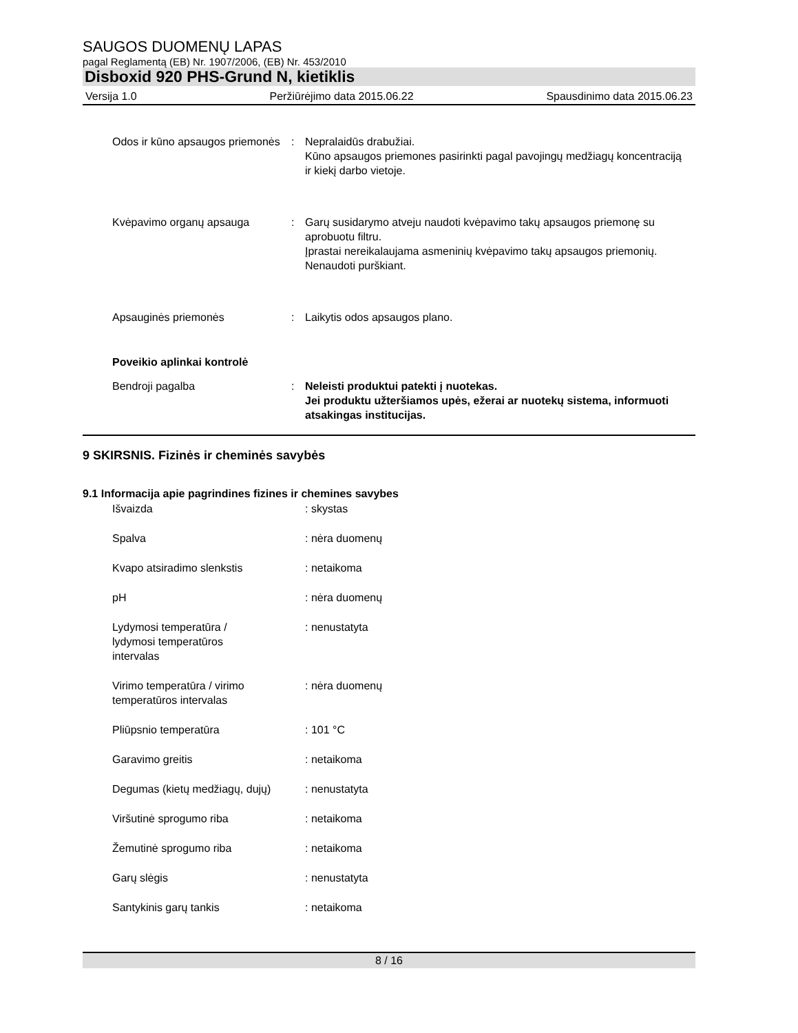SAUGOS DUOMENŲ LAPAS
pagal Reglamentą (EB) Nr. 1907/2006, (EB) Nr. 453/2010
Disboxid 920 PHS-Grund N, kietiklis
Versija 1.0 Peržiūrėjimo data 2015.06.22 Spausdinimo data 2015.06.23
Odos ir kūno apsaugos priemonės
: Nepralaidūs drabužiai.
Kūno apsaugos priemones pasirinkti pagal pavojingų medžiagų koncentraciją ir kiekį darbo vietoje.
Kvėpavimo organų apsauga : Garų susidarymo atveju naudoti kvėpavimo takų apsaugos priemonę su aprobuotu filtru.
Įprastai nereikalaujama asmeninių kvėpavimo takų apsaugos priemonių.
Nenaudoti purškiant.
Apsauginės priemonės : Laikytis odos apsaugos plano.
Poveikio aplinkai kontrolė
Bendroji pagalba : Neleisti produktui patekti į nuotekas.
Jei produktu užteršiamos upės, ežerai ar nuotekų sistema, informuoti atsakingas institucijas.
9 SKIRSNIS. Fizinės ir cheminės savybės
9.1 Informacija apie pagrindines fizines ir chemines savybes
Išvaizda : skystas
Spalva : nėra duomenų
Kvapo atsiradimo slenkstis : netaikoma
pH : nėra duomenų
Lydymosi temperatūra / lydymosi temperatūros intervalas
: nenustatyta
Virimo temperatūra / virimo temperatūros intervalas
: nėra duomenų
Pliūpsnio temperatūra : 101 °C
Garavimo greitis : netaikoma
Degumas (kietų medžiagų, dujų)
: nenustatyta
Viršutinė sprogumo riba : netaikoma
Žemutinė sprogumo riba : netaikoma
Garų slėgis : nenustatyta
Santykinis garų tankis : netaikoma
8 / 16